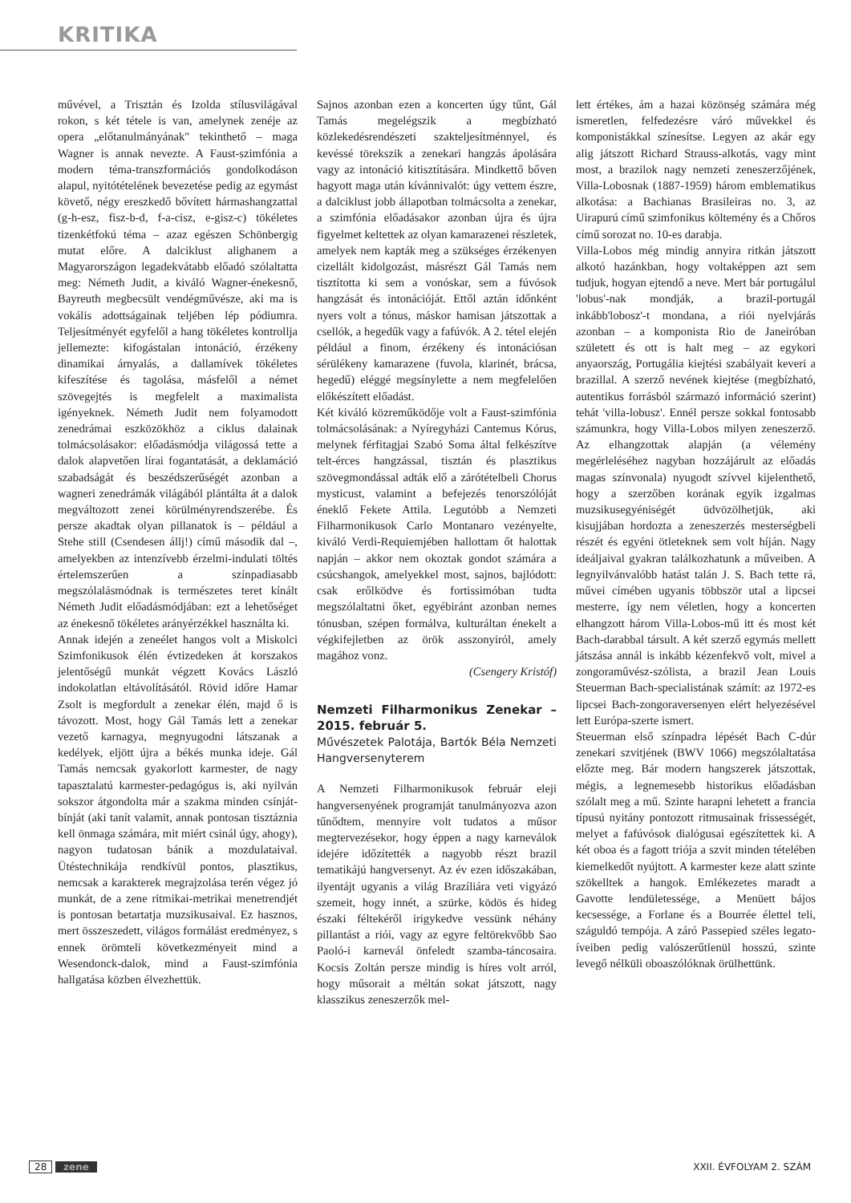KRITIKA
művével, a Trisztán és Izolda stílusvilágával rokon, s két tétele is van, amelynek zenéje az opera „előtanulmányának" tekinthető – maga Wagner is annak nevezte. A Faust-szimfónia a modern téma-transzformációs gondolkodáson alapul, nyitótételének bevezetése pedig az egymást követő, négy ereszkedő bővített hármashangzattal (g-h-esz, fisz-b-d, f-a-cisz, e-gisz-c) tökéletes tizenkétfokú téma – azaz egészen Schönbergig mutat előre. A dalciklust alighanem a Magyarországon legadekvátabb előadó szólaltatta meg: Németh Judit, a kiváló Wagner-énekesnő, Bayreuth megbecsült vendégművésze, aki ma is vokális adottságainak teljében lép pódiumra. Teljesítményét egyfelől a hang tökéletes kontrollja jellemezte: kifogástalan intonáció, érzékeny dinamikai árnyalás, a dallamívek tökéletes kifeszítése és tagolása, másfelől a német szövegejtés is megfelelt a maximalista igényeknek. Németh Judit nem folyamodott zenedrámai eszközökhöz a ciklus dalainak tolmácsolásakor: előadásmódja világossá tette a dalok alapvetően lírai fogantatását, a deklamáció szabadságát és beszédszerűségét azonban a wagneri zenedrámák világából plántálta át a dalok megváltozott zenei körülményrendszerébe. És persze akadtak olyan pillanatok is – például a Stehe still (Csendesen állj!) című második dal –, amelyekben az intenzívebb érzelmi-indulati töltés értelemszerűen a színpadiasabb megszólalásmódnak is természetes teret kínált Németh Judit előadásmódjában: ezt a lehetőséget az énekesnő tökéletes arányérzékkel használta ki.
Annak idején a zeneélet hangos volt a Miskolci Szimfonikusok élén évtizedeken át korszakos jelentőségű munkát végzett Kovács László indokolatlan eltávolításától. Rövid időre Hamar Zsolt is megfordult a zenekar élén, majd ő is távozott. Most, hogy Gál Tamás lett a zenekar vezető karnagya, megnyugodni látszanak a kedélyek, eljött újra a békés munka ideje. Gál Tamás nemcsak gyakorlott karmester, de nagy tapasztalatú karmester-pedagógus is, aki nyilván sokszor átgondolta már a szakma minden csínját-bínját (aki tanít valamit, annak pontosan tisztáznia kell önmaga számára, mit miért csinál úgy, ahogy), nagyon tudatosan bánik a mozdulataival. Ütéstechnikája rendkívül pontos, plasztikus, nemcsak a karakterek megrajzolása terén végez jó munkát, de a zene ritmikai-metrikai menetrendjét is pontosan betartatja muzsikusaival. Ez hasznos, mert összeszedett, világos formálást eredményez, s ennek örömteli következményeit mind a Wesendonck-dalok, mind a Faust-szimfónia hallgatása közben élvezhettük.
Sajnos azonban ezen a koncerten úgy tűnt, Gál Tamás megelégszik a megbízható közlekedésrendészeti szakteljesítménnyel, és kevéssé törekszik a zenekari hangzás ápolására vagy az intonáció kitisztítására. Mindkettő bőven hagyott maga után kívánnivalót: úgy vettem észre, a dalciklust jobb állapotban tolmácsolta a zenekar, a szimfónia előadásakor azonban újra és újra figyelmet keltettek az olyan kamarazenei részletek, amelyek nem kapták meg a szükséges érzékenyen cizellált kidolgozást, másrészt Gál Tamás nem tisztította ki sem a vonóskar, sem a fúvósok hangzását és intonációját. Ettől aztán időnként nyers volt a tónus, máskor hamisan játszottak a csellók, a hegedűk vagy a fafúvók. A 2. tétel elején például a finom, érzékeny és intonációsan sérülékeny kamarazene (fuvola, klarinét, brácsa, hegedű) eléggé megsínylette a nem megfelelően előkészített előadást.
Két kiváló közreműködője volt a Faust-szimfónia tolmácsolásának: a Nyíregyházi Cantemus Kórus, melynek férfitagjai Szabó Soma által felkészítve telt-érces hangzással, tisztán és plasztikus szövegmondással adták elő a zárótételbeli Chorus mysticust, valamint a befejezés tenorszólóját éneklő Fekete Attila. Legutóbb a Nemzeti Filharmonikusok Carlo Montanaro vezényelte, kiváló Verdi-Requiemjében hallottam őt halottak napján – akkor nem okoztak gondot számára a csúcshangok, amelyekkel most, sajnos, bajlódott: csak erőlködve és fortissimóban tudta megszólaltatni őket, egyébiránt azonban nemes tónusban, szépen formálva, kulturáltan énekelt a végkifejletben az örök asszonyiról, amely magához vonz.
(Csengery Kristóf)
Nemzeti Filharmonikus Zenekar – 2015. február 5.
Művészetek Palotája, Bartók Béla Nemzeti Hangversenyterem
A Nemzeti Filharmonikusok február eleji hangversenyének programját tanulmányozva azon tűnődtem, mennyire volt tudatos a műsor megtervezésekor, hogy éppen a nagy karneválok idejére időzítették a nagyobb részt brazil tematikájú hangversenyt. Az év ezen időszakában, ilyentájt ugyanis a világ Brazíliára veti vigyázó szemeit, hogy innét, a szürke, ködös és hideg északi féltekéről irigykedve vessünk néhány pillantást a riói, vagy az egyre feltörekvőbb Sao Paoló-i karnevál önfeledt szamba-táncosaira. Kocsis Zoltán persze mindig is híres volt arról, hogy műsorait a méltán sokat játszott, nagy klasszikus zeneszerzők mel-
lett értékes, ám a hazai közönség számára még ismeretlen, felfedezésre váró művekkel és komponistákkal színesítse. Legyen az akár egy alig játszott Richard Strauss-alkotás, vagy mint most, a brazilok nagy nemzeti zeneszerzőjének, Villa-Lobosnak (1887-1959) három emblematikus alkotása: a Bachianas Brasileiras no. 3, az Uirapurú című szimfonikus költemény és a Chőros című sorozat no. 10-es darabja.
Villa-Lobos még mindig annyira ritkán játszott alkotó hazánkban, hogy voltaképpen azt sem tudjuk, hogyan ejtendő a neve. Mert bár portugálul 'lobus'-nak mondják, a brazil-portugál inkább'lobosz'-t mondana, a riói nyelvjárás azonban – a komponista Rio de Janeiróban született és ott is halt meg – az egykori anyaország, Portugália kiejtési szabályait keveri a brazillal. A szerző nevének kiejtése (megbízható, autentikus forrásból származó információ szerint) tehát 'villa-lobusz'. Ennél persze sokkal fontosabb számunkra, hogy Villa-Lobos milyen zeneszerző. Az elhangzottak alapján (a vélemény megérleléséhez nagyban hozzájárult az előadás magas színvonala) nyugodt szívvel kijelenthető, hogy a szerzőben korának egyik izgalmas muzsikusegyéniségét üdvözölhetjük, aki kisujjában hordozta a zeneszerzés mesterségbeli részét és egyéni ötleteknek sem volt híján. Nagy ideáljaival gyakran találkozhatunk a műveiben. A legnyilvánvalóbb hatást talán J. S. Bach tette rá, művei címében ugyanis többször utal a lipcsei mesterre, így nem véletlen, hogy a koncerten elhangzott három Villa-Lobos-mű itt és most két Bach-darabbal társult. A két szerző egymás mellett játszása annál is inkább kézenfekvő volt, mivel a zongoraművész-szólista, a brazil Jean Louis Steuerman Bach-specialistának számít: az 1972-es lipcsei Bach-zongoraversenyen elért helyezésével lett Európa-szerte ismert.
Steuerman első színpadra lépését Bach C-dúr zenekari szvitjének (BWV 1066) megszólaltatása előzte meg. Bár modern hangszerek játszottak, mégis, a legnemesebb historikus előadásban szólalt meg a mű. Szinte harapni lehetett a francia típusú nyitány pontozott ritmusainak frissességét, melyet a fafúvósok dialógusai egészítettek ki. A két oboa és a fagott triója a szvit minden tételében kiemelkedőt nyújtott. A karmester keze alatt szinte szökelltek a hangok. Emlékezetes maradt a Gavotte lendületessége, a Menüett bájos kecsessége, a Forlane és a Bourrée élettel teli, száguldó tempója. A záró Passepied széles legato-íveiben pedig valószerűtlenül hosszú, szinte levegő nélküli oboaszólóknak örülhettünk.
28 zene XXII. ÉVFOLYAM 2. SZÁM